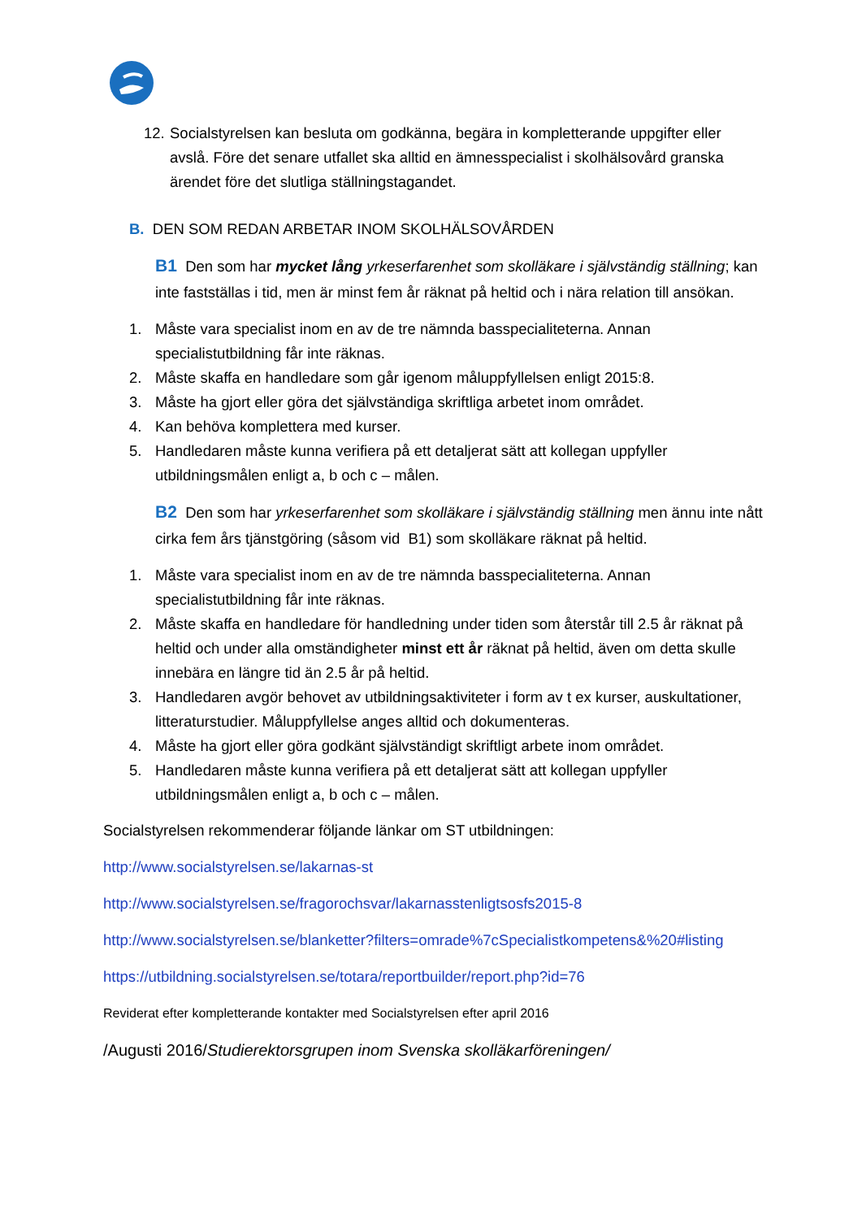12. Socialstyrelsen kan besluta om godkänna, begära in kompletterande uppgifter eller avslå. Före det senare utfallet ska alltid en ämnesspecialist i skolhälsovård granska ärendet före det slutliga ställningstagandet.
B. DEN SOM REDAN ARBETAR INOM SKOLHÄLSOVÅRDEN
B1 Den som har mycket lång yrkeserfarenhet som skolläkare i självständig ställning; kan inte fastställas i tid, men är minst fem år räknat på heltid och i nära relation till ansökan.
1. Måste vara specialist inom en av de tre nämnda basspecialiteterna. Annan specialistutbildning får inte räknas.
2. Måste skaffa en handledare som går igenom måluppfyllelsen enligt 2015:8.
3. Måste ha gjort eller göra det självständiga skriftliga arbetet inom området.
4. Kan behöva komplettera med kurser.
5. Handledaren måste kunna verifiera på ett detaljerat sätt att kollegan uppfyller utbildningsmålen enligt a, b och c – målen.
B2 Den som har yrkeserfarenhet som skolläkare i självständig ställning men ännu inte nått cirka fem års tjänstgöring (såsom vid B1) som skolläkare räknat på heltid.
1. Måste vara specialist inom en av de tre nämnda basspecialiteterna. Annan specialistutbildning får inte räknas.
2. Måste skaffa en handledare för handledning under tiden som återstår till 2.5 år räknat på heltid och under alla omständigheter minst ett år räknat på heltid, även om detta skulle innebära en längre tid än 2.5 år på heltid.
3. Handledaren avgör behovet av utbildningsaktiviteter i form av t ex kurser, auskultationer, litteraturstudier. Måluppfyllelse anges alltid och dokumenteras.
4. Måste ha gjort eller göra godkänt självständigt skriftligt arbete inom området.
5. Handledaren måste kunna verifiera på ett detaljerat sätt att kollegan uppfyller utbildningsmålen enligt a, b och c – målen.
Socialstyrelsen rekommenderar följande länkar om ST utbildningen:
http://www.socialstyrelsen.se/lakarnas-st
http://www.socialstyrelsen.se/fragorochsvar/lakarnasstenligtsosfs2015-8
http://www.socialstyrelsen.se/blanketter?filters=omrade%7cSpecialistkompetens&%20#listing
https://utbildning.socialstyrelsen.se/totara/reportbuilder/report.php?id=76
Reviderat efter kompletterande kontakter med Socialstyrelsen efter april 2016
/Augusti 2016/Studierektorsgrupen inom Svenska skolläkarföreningen/